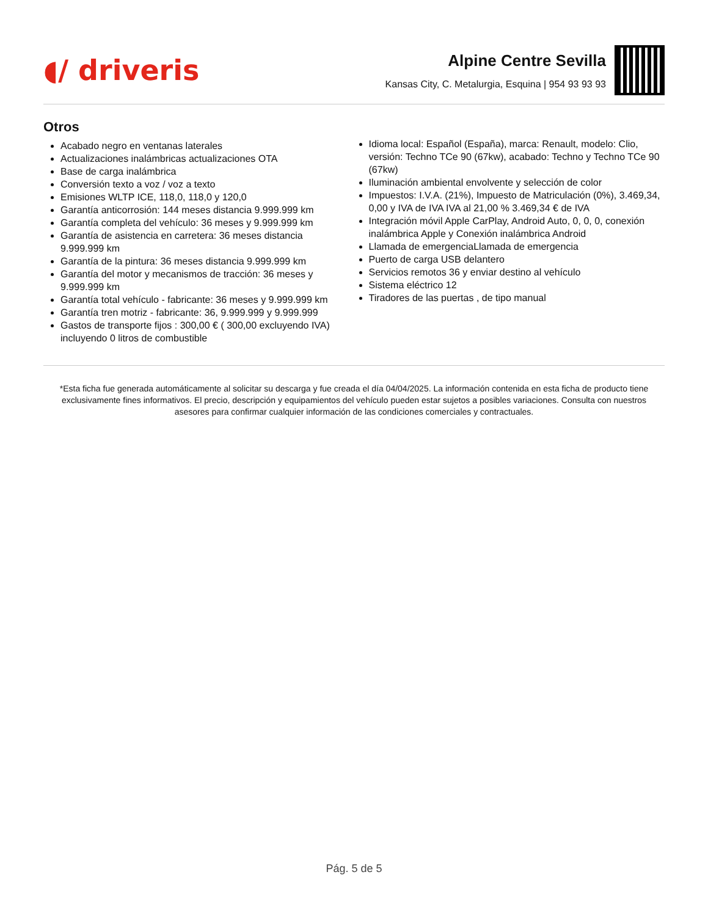◖/ driveris
Alpine Centre Sevilla
Kansas City, C. Metalurgia, Esquina | 954 93 93 93
Otros
Acabado negro en ventanas laterales
Actualizaciones inalámbricas actualizaciones OTA
Base de carga inalámbrica
Conversión texto a voz / voz a texto
Emisiones WLTP ICE, 118,0, 118,0 y 120,0
Garantía anticorrosión: 144 meses distancia 9.999.999 km
Garantía completa del vehículo: 36 meses y 9.999.999 km
Garantía de asistencia en carretera: 36 meses distancia 9.999.999 km
Garantía de la pintura: 36 meses distancia 9.999.999 km
Garantía del motor y mecanismos de tracción: 36 meses y 9.999.999 km
Garantía total vehículo - fabricante: 36 meses y 9.999.999 km
Garantía tren motriz - fabricante: 36, 9.999.999 y 9.999.999
Gastos de transporte fijos : 300,00 € ( 300,00 excluyendo IVA) incluyendo 0 litros de combustible
Idioma local: Español (España), marca: Renault, modelo: Clio, versión: Techno TCe 90 (67kw), acabado: Techno y Techno TCe 90 (67kw)
Iluminación ambiental envolvente y selección de color
Impuestos: I.V.A. (21%), Impuesto de Matriculación (0%), 3.469,34, 0,00 y IVA de IVA IVA al 21,00 % 3.469,34 € de IVA
Integración móvil Apple CarPlay, Android Auto, 0, 0, 0, conexión inalámbrica Apple y Conexión inalámbrica Android
Llamada de emergenciaLlamada de emergencia
Puerto de carga USB delantero
Servicios remotos 36 y enviar destino al vehículo
Sistema eléctrico 12
Tiradores de las puertas , de tipo manual
*Esta ficha fue generada automáticamente al solicitar su descarga y fue creada el día 04/04/2025. La información contenida en esta ficha de producto tiene exclusivamente fines informativos. El precio, descripción y equipamientos del vehículo pueden estar sujetos a posibles variaciones. Consulta con nuestros asesores para confirmar cualquier información de las condiciones comerciales y contractuales.
Pág. 5 de 5